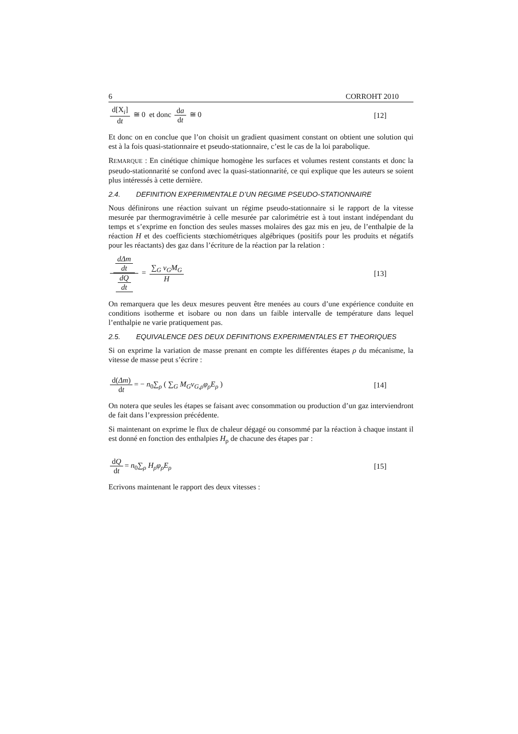6 CORROHT 2010
d[X<sub>i</sub>] dt ≅ 0 et donc da dt ≅ 0
[12]
Et donc on en conclue que l’on choisit un gradient quasiment constant on obtient une solution qui est à la fois quasi-stationnaire et pseudo-stationnaire, c’est le cas de la loi parabolique.
REMARQUE : En cinétique chimique homogène les surfaces et volumes restent constants et donc la pseudo-stationnarité se confond avec la quasi-stationnarité, ce qui explique que les auteurs se soient plus intéressés à cette dernière.
2.4. DEFINITION EXPERIMENTALE D’UN REGIME PSEUDO-STATIONNAIRE
Nous définirons une réaction suivant un régime pseudo-stationnaire si le rapport de la vitesse mesurée par thermogravimétrie à celle mesurée par calorimétrie est à tout instant indépendant du temps et s’exprime en fonction des seules masses molaires des gaz mis en jeu, de l’enthalpie de la réaction H et des coefficients stœchiométriques algébriques (positifs pour les produits et négatifs pour les réactants) des gaz dans l’écriture de la réaction par la relation :
dΔm dt dQ dt = ∑<sub>G</sub> ν<sub>G</sub>M<sub>G</sub> H [13]
On remarquera que les deux mesures peuvent être menées au cours d’une expérience conduite en conditions isotherme et isobare ou non dans un faible intervalle de température dans lequel l’enthalpie ne varie pratiquement pas.
2.5. EQUIVALENCE DES DEUX DEFINITIONS EXPERIMENTALES ET THEORIQUES
Si on exprime la variation de masse prenant en compte les différentes étapes ρ du mécanisme, la vitesse de masse peut s’écrire :
d(Δm) dt = − n<sub>0</sub>∑<sub>ρ</sub> ( ∑<sub>G</sub> M<sub>G</sub>ν<sub>G,ρ</sub>φ<sub>ρ</sub>E<sub>ρ</sub> )
[14]
On notera que seules les étapes se faisant avec consommation ou production d’un gaz interviendront de fait dans l’expression précédente.
Si maintenant on exprime le flux de chaleur dégagé ou consommé par la réaction à chaque instant il est donné en fonction des enthalpies H<sub>ρ</sub> de chacune des étapes par :
dQ dt = n<sub>0</sub>∑<sub>ρ</sub> H<sub>ρ</sub>φ<sub>ρ</sub>E<sub>ρ</sub> [15]
Ecrivons maintenant le rapport des deux vitesses :